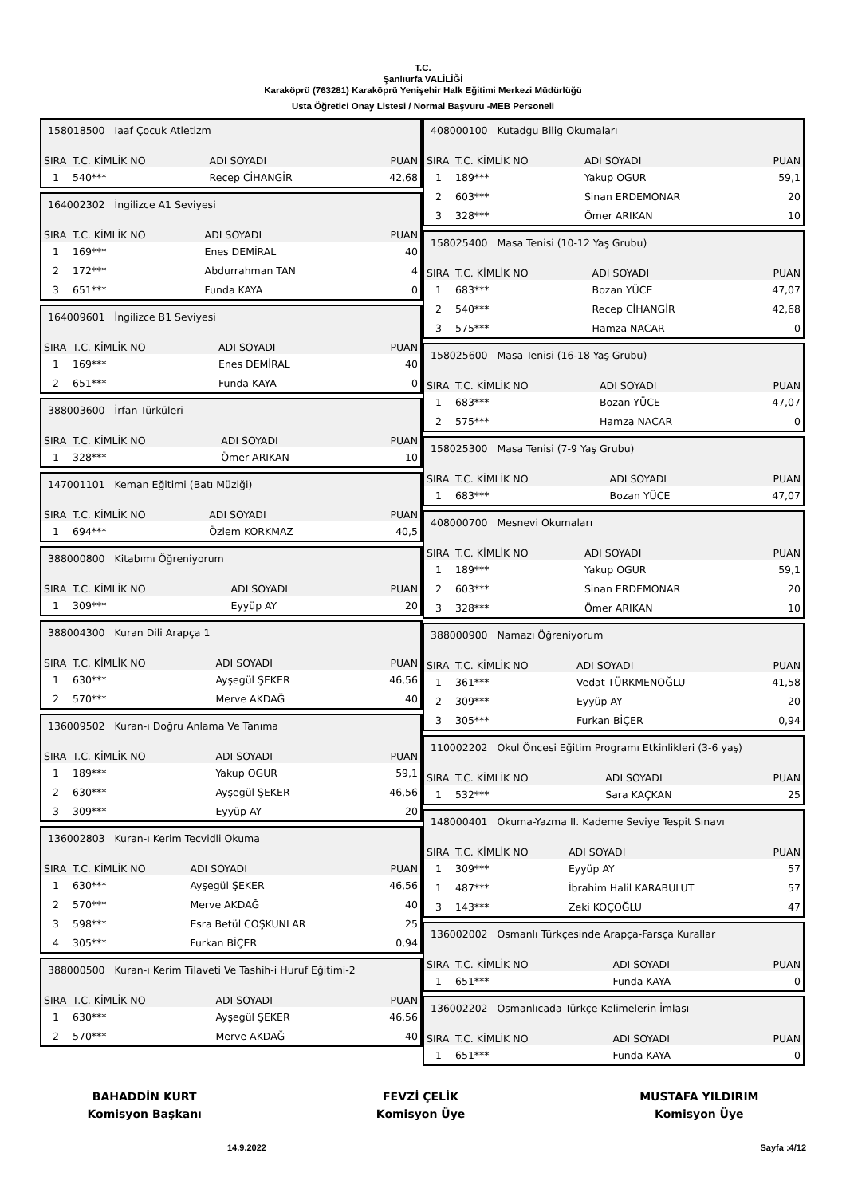T.C.
Şanlıurfa VALİLİĞİ
Karaköprü (763281) Karaköprü Yenişehir Halk Eğitimi Merkezi Müdürlüğü
Usta Öğretici Onay Listesi / Normal Başvuru -MEB Personeli
| 158018500 Iaaf Çocuk Atletizm | | | |
| SIRA | T.C. KİMLİK NO | ADI SOYADI | PUAN |
| 1 | 540*** | Recep CİHANGİR | 42,68 |
| 164002302 İngilizce A1 Seviyesi | | | |
| SIRA | T.C. KİMLİK NO | ADI SOYADI | PUAN |
| 1 | 169*** | Enes DEMİRAL | 40 |
| 2 | 172*** | Abdurrahman TAN | 4 |
| 3 | 651*** | Funda KAYA | 0 |
| 164009601 İngilizce B1 Seviyesi | | | |
| SIRA | T.C. KİMLİK NO | ADI SOYADI | PUAN |
| 1 | 169*** | Enes DEMİRAL | 40 |
| 2 | 651*** | Funda KAYA | 0 |
| 388003600 İrfan Türküleri | | | |
| SIRA | T.C. KİMLİK NO | ADI SOYADI | PUAN |
| 1 | 328*** | Ömer ARIKAN | 10 |
| 147001101 Keman Eğitimi (Batı Müziği) | | | |
| SIRA | T.C. KİMLİK NO | ADI SOYADI | PUAN |
| 1 | 694*** | Özlem KORKMAZ | 40,5 |
| 388000800 Kitabımı Öğreniyorum | | | |
| SIRA | T.C. KİMLİK NO | ADI SOYADI | PUAN |
| 1 | 309*** | Eyyüp AY | 20 |
| 388004300 Kuran Dili Arapça 1 | | | |
| SIRA | T.C. KİMLİK NO | ADI SOYADI | PUAN |
| 1 | 630*** | Ayşegül ŞEKER | 46,56 |
| 2 | 570*** | Merve AKDAĞ | 40 |
| 136009502 Kuran-ı Doğru Anlama Ve Tanıma | | | |
| SIRA | T.C. KİMLİK NO | ADI SOYADI | PUAN |
| 1 | 189*** | Yakup OGUR | 59,1 |
| 2 | 630*** | Ayşegül ŞEKER | 46,56 |
| 3 | 309*** | Eyyüp AY | 20 |
| 136002803 Kuran-ı Kerim Tecvidli Okuma | | | |
| SIRA | T.C. KİMLİK NO | ADI SOYADI | PUAN |
| 1 | 630*** | Ayşegül ŞEKER | 46,56 |
| 2 | 570*** | Merve AKDAĞ | 40 |
| 3 | 598*** | Esra Betül COŞKUNLAR | 25 |
| 4 | 305*** | Furkan BİÇER | 0,94 |
| 388000500 Kuran-ı Kerim Tilaveti Ve Tashih-i Huruf Eğitimi-2 | | | |
| SIRA | T.C. KİMLİK NO | ADI SOYADI | PUAN |
| 1 | 630*** | Ayşegül ŞEKER | 46,56 |
| 2 | 570*** | Merve AKDAĞ | 40 |
| 408000100 Kutadgu Bilig Okumaları | | | |
| SIRA | T.C. KİMLİK NO | ADI SOYADI | PUAN |
| 1 | 189*** | Yakup OGUR | 59,1 |
| 2 | 603*** | Sinan ERDEMONAR | 20 |
| 3 | 328*** | Ömer ARIKAN | 10 |
| 158025400 Masa Tenisi (10-12 Yaş Grubu) | | | |
| SIRA | T.C. KİMLİK NO | ADI SOYADI | PUAN |
| 1 | 683*** | Bozan YÜCE | 47,07 |
| 2 | 540*** | Recep CİHANGİR | 42,68 |
| 3 | 575*** | Hamza NACAR | 0 |
| 158025600 Masa Tenisi (16-18 Yaş Grubu) | | | |
| SIRA | T.C. KİMLİK NO | ADI SOYADI | PUAN |
| 1 | 683*** | Bozan YÜCE | 47,07 |
| 2 | 575*** | Hamza NACAR | 0 |
| 158025300 Masa Tenisi (7-9 Yaş Grubu) | | | |
| SIRA | T.C. KİMLİK NO | ADI SOYADI | PUAN |
| 1 | 683*** | Bozan YÜCE | 47,07 |
| 408000700 Mesnevi Okumaları | | | |
| SIRA | T.C. KİMLİK NO | ADI SOYADI | PUAN |
| 1 | 189*** | Yakup OGUR | 59,1 |
| 2 | 603*** | Sinan ERDEMONAR | 20 |
| 3 | 328*** | Ömer ARIKAN | 10 |
| 388000900 Namazı Öğreniyorum | | | |
| SIRA | T.C. KİMLİK NO | ADI SOYADI | PUAN |
| 1 | 361*** | Vedat TÜRKMENOĞLU | 41,58 |
| 2 | 309*** | Eyyüp AY | 20 |
| 3 | 305*** | Furkan BİÇER | 0,94 |
| 110002202 Okul Öncesi Eğitim Programı Etkinlikleri (3-6 yaş) | | | |
| SIRA | T.C. KİMLİK NO | ADI SOYADI | PUAN |
| 1 | 532*** | Sara KAÇKAN | 25 |
| 148000401 Okuma-Yazma II. Kademe Seviye Tespit Sınavı | | | |
| SIRA | T.C. KİMLİK NO | ADI SOYADI | PUAN |
| 1 | 309*** | Eyyüp AY | 57 |
| 1 | 487*** | İbrahim Halil KARABULUT | 57 |
| 3 | 143*** | Zeki KOÇOĞLU | 47 |
| 136002002 Osmanlı Türkçesinde Arapça-Farsça Kurallar | | | |
| SIRA | T.C. KİMLİK NO | ADI SOYADI | PUAN |
| 1 | 651*** | Funda KAYA | 0 |
| 136002202 Osmanlıcada Türkçe Kelimelerin İmlası | | | |
| SIRA | T.C. KİMLİK NO | ADI SOYADI | PUAN |
| 1 | 651*** | Funda KAYA | 0 |
BAHADDİN KURT
Komisyon Başkanı
FEVZİ ÇELİK
Komisyon Üye
MUSTAFA YILDIRIM
Komisyon Üye
14.9.2022 Sayfa :4/12